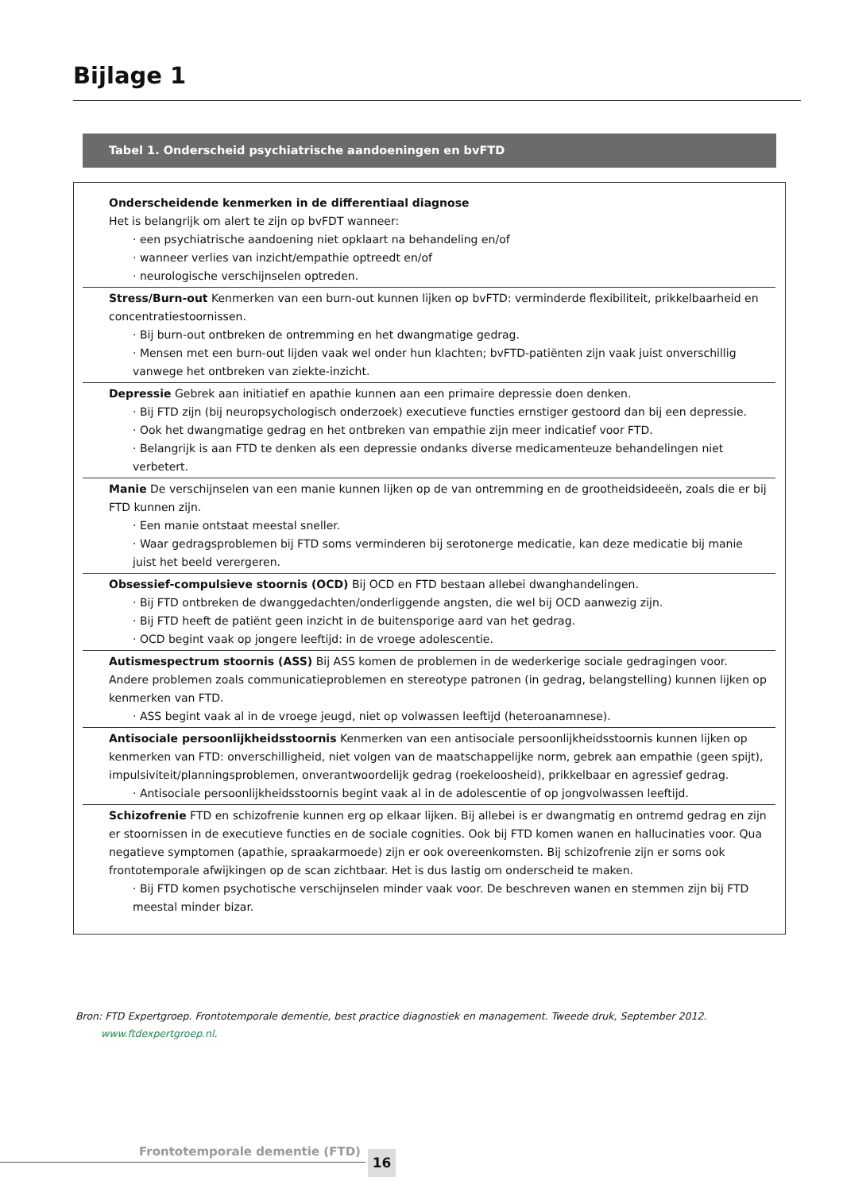Bijlage 1
Tabel 1. Onderscheid psychiatrische aandoeningen en bvFTD
| Onderscheidende kenmerken in de differentiaal diagnose Het is belangrijk om alert te zijn op bvFDT wanneer: · een psychiatrische aandoening niet opklaart na behandeling en/of · wanneer verlies van inzicht/empathie optreedt en/of · neurologische verschijnselen optreden. |
| Stress/Burn-out Kenmerken van een burn-out kunnen lijken op bvFTD: verminderde flexibiliteit, prikkelbaarheid en concentratiestoornissen. · Bij burn-out ontbreken de ontremming en het dwangmatige gedrag. · Mensen met een burn-out lijden vaak wel onder hun klachten; bvFTD-patiënten zijn vaak juist onverschillig vanwege het ontbreken van ziekte-inzicht. |
| Depressie Gebrek aan initiatief en apathie kunnen aan een primaire depressie doen denken. · Bij FTD zijn (bij neuropsychologisch onderzoek) executieve functies ernstiger gestoord dan bij een depressie. · Ook het dwangmatige gedrag en het ontbreken van empathie zijn meer indicatief voor FTD. · Belangrijk is aan FTD te denken als een depressie ondanks diverse medicamenteuze behandelingen niet verbetert. |
| Manie De verschijnselen van een manie kunnen lijken op de van ontremming en de grootheidsideeën, zoals die er bij FTD kunnen zijn. · Een manie ontstaat meestal sneller. · Waar gedragsproblemen bij FTD soms verminderen bij serotonerge medicatie, kan deze medicatie bij manie juist het beeld verergeren. |
| Obsessief-compulsieve stoornis (OCD) Bij OCD en FTD bestaan allebei dwanghandelingen. · Bij FTD ontbreken de dwanggedachten/onderliggende angsten, die wel bij OCD aanwezig zijn. · Bij FTD heeft de patiënt geen inzicht in de buitensporige aard van het gedrag. · OCD begint vaak op jongere leeftijd: in de vroege adolescentie. |
| Autismespectrum stoornis (ASS) Bij ASS komen de problemen in de wederkerige sociale gedragingen voor. Andere problemen zoals communicatieproblemen en stereotype patronen (in gedrag, belangstelling) kunnen lijken op kenmerken van FTD. · ASS begint vaak al in de vroege jeugd, niet op volwassen leeftijd (heteroanamnese). |
| Antisociale persoonlijkheidsstoornis Kenmerken van een antisociale persoonlijkheidsstoornis kunnen lijken op kenmerken van FTD: onverschilligheid, niet volgen van de maatschappelijke norm, gebrek aan empathie (geen spijt), impulsiviteit/planningsproblemen, onverantwoordelijk gedrag (roekeloosheid), prikkelbaar en agressief gedrag. · Antisociale persoonlijkheidsstoornis begint vaak al in de adolescentie of op jongvolwassen leeftijd. |
| Schizofrenie FTD en schizofrenie kunnen erg op elkaar lijken. Bij allebei is er dwangmatig en ontremd gedrag en zijn er stoornissen in de executieve functies en de sociale cognities. Ook bij FTD komen wanen en hallucinaties voor. Qua negatieve symptomen (apathie, spraakarmoede) zijn er ook overeenkomsten. Bij schizofrenie zijn er soms ook frontotemporale afwijkingen op de scan zichtbaar. Het is dus lastig om onderscheid te maken. · Bij FTD komen psychotische verschijnselen minder vaak voor. De beschreven wanen en stemmen zijn bij FTD meestal minder bizar. |
Bron: FTD Expertgroep. Frontotemporale dementie, best practice diagnostiek en management. Tweede druk, September 2012.
www.ftdexpertgroep.nl.
Frontotemporale dementie (FTD) 16